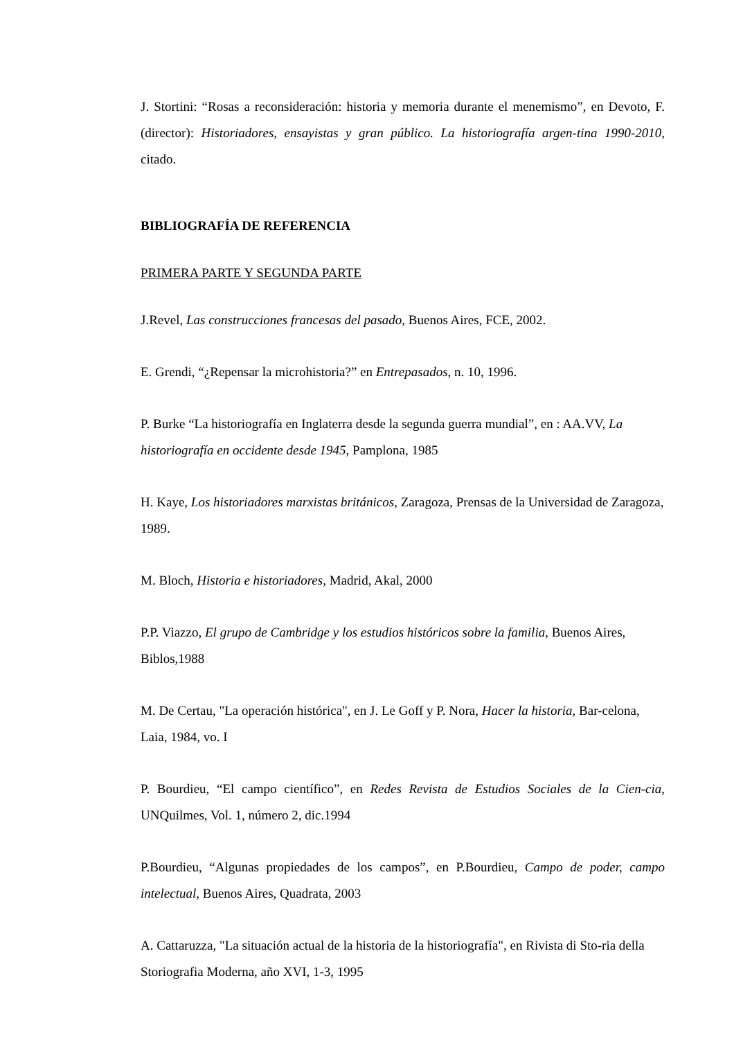J. Stortini: “Rosas a reconsideración: historia y memoria durante el menemismo”, en Devoto, F. (director): Historiadores, ensayistas y gran público. La historiografía argen-tina 1990-2010, citado.
BIBLIOGRAFÍA DE REFERENCIA
PRIMERA PARTE Y SEGUNDA PARTE
J.Revel, Las construcciones francesas del pasado, Buenos Aires, FCE, 2002.
E. Grendi, “¿Repensar la microhistoria?” en Entrepasados, n. 10, 1996.
P. Burke “La historiografía en Inglaterra desde la segunda guerra mundial”, en : AA.VV, La historiografía en occidente desde 1945, Pamplona, 1985
H. Kaye, Los historiadores marxistas británicos, Zaragoza, Prensas de la Universidad de Zaragoza, 1989.
M. Bloch, Historia e historiadores, Madrid, Akal, 2000
P.P. Viazzo, El grupo de Cambridge y los estudios históricos sobre la familia, Buenos Aires, Biblos,1988
M. De Certau, "La operación histórica", en J. Le Goff y P. Nora, Hacer la historia, Bar-celona, Laia, 1984, vo. I
P. Bourdieu, “El campo científico”, en Redes Revista de Estudios Sociales de la Cien-cia, UNQuilmes, Vol. 1, número 2, dic.1994
P.Bourdieu, “Algunas propiedades de los campos”, en P.Bourdieu, Campo de poder, campo intelectual, Buenos Aires, Quadrata, 2003
A. Cattaruzza, "La situación actual de la historia de la historiografía", en Rivista di Sto-ria della Storiografia Moderna, año XVI, 1-3, 1995